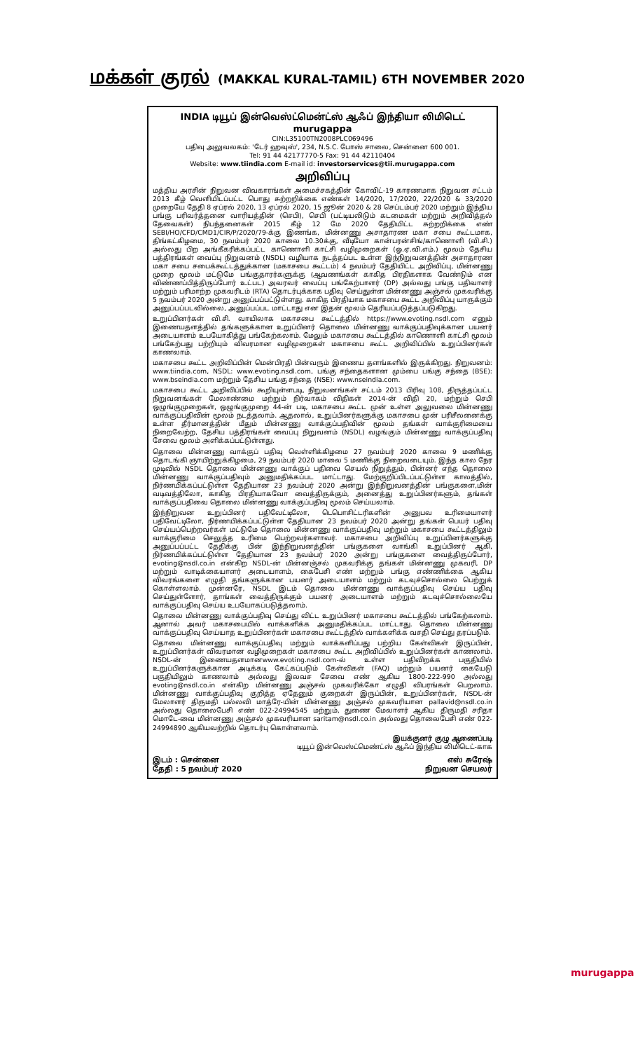மக்கள் குரல் (MAKKAL KURAL-TAMIL) 6TH NOVEMBER 2020
INDIA டியூப் இன்வெஸ்ட்மென்ட்ஸ் ஆஃப் இந்தியா லிமிடெட் murugappa
CIN:L35100TN2008PLC069496
பதிவு அலுவலகம்: 'டேர் ஹவுஸ்', 234, N.S.C. போஸ் சாலை, சென்னை 600 001.
Tel: 91 44 42177770-5 Fax: 91 44 42110404
Website: www.tiindia.com E-mail id: investorservices@tii.murugappa.com
அறிவிப்பு
மத்திய அரசின் நிறுவன விவகாரங்கள் அமைச்சகத்தின் கோவிட்-19 காரணமாக நிறுவன சட்டம் 2013 கீழ் வெளியிடப்பட்ட பொது சுற்றறிக்கை எண்கள் 14/2020, 17/2020, 22/2020 & 33/2020 முறையே தேதி 8 ஏப்ரல் 2020, 13 ஏப்ரல் 2020, 15 ஜூன் 2020 & 28 செப்டம்பர் 2020 மற்றும் இந்திய பங்கு பரிவர்த்தனை வாரியத்தின் (செபி), செபி (பட்டியலிடும் கடமைகள் மற்றும் அறிவித்தல் தேவைகள்) நிபந்தனைகள் 2015 கீழ் 12 மே 2020 தேதியிட்ட சுற்றறிக்கை எண் SEBI/HO/CFD/CMD1/CIR/P/2020/79-க்கு இணங்க, மின்னணு அசாதாரண மகா சபை கூட்டமாக, திங்கட்கிழமை, 30 நவம்பர் 2020 காலை 10.30க்கு, வீடியோ கான்பரன்சிங்/காணொளி (வி.சி.) அல்லது பிற அங்கீகரிக்கப்பட்ட காணொளி காட்சி வழிமுறைகள் (ஓ.ஏ.வி.எம்.) மூலம் தேசிய பத்திரங்கள் வைப்பு நிறுவனம் (NSDL) வழியாக நடத்தப்பட உள்ள இந்நிறுவனத்தின் அசாதாரண மகா சபை சபைக்கூட்டத்துக்கான (மகாசபை கூட்டம்) 4 நவம்பர் தேதியிட்ட அறிவிப்பு, மின்னணு முறை மூலம் மட்டுமே பங்குதாரர்களுக்கு (ஆவணங்கள் காகித பிரதிகளாக வேண்டும் என விண்ணப்பித்திருப்போர் உட்பட) அவரவர் வைப்பு பங்கேற்பாளர் (DP) அல்லது பங்கு பதிவாளர் மற்றும் பரிமாற்ற முகவரிடம் (RTA) தொடர்புக்காக பதிவு செய்துள்ள மின்னணு அஞ்சல் முகவரிக்கு 5 நவம்பர் 2020 அன்று அனுப்பப்பட்டுள்ளது. காகித பிரதியாக மகாசபை கூட்ட அறிவிப்பு யாருக்கும் அனுப்பப்படவில்லை, அனுப்பப்பட மாட்டாது என இதன் மூலம் தெரியப்படுத்தப்படுகிறது.
உறுப்பினர்கள் வி.சி. வாயிலாக மகாசபை கூட்டத்தில் https://www.evoting.nsdl.com எனும் இணையதளத்தில் தங்களுக்கான உறுப்பினர் தொலை மின்னணு வாக்குப்பதிவுக்கான பயனர் அடையாளம் உபயோகித்து பங்கேற்கலாம். மேலும் மகாசபை கூட்டத்தில் காணொளி காட்சி மூலம் பங்கேற்பது பற்றியும் விவரமான வழிமுறைகள் மகாசபை கூட்ட அறிவிப்பில் உறுப்பினர்கள் காணலாம்.
மகாசபை கூட்ட அறிவிப்பின் மென்பிரதி பின்வரும் இணைய தளங்களில் இருக்கிறது. நிறுவனம்: www.tiindia.com, NSDL: www.evoting.nsdl.com, பங்கு சந்தைகளான மும்பை பங்கு சந்தை (BSE): www.bseindia.com மற்றும் தேசிய பங்கு சந்தை (NSE): www.nseindia.com.
மகாசபை கூட்ட அறிவிப்பில் கூறியுள்ளபடி, நிறுவனங்கள் சட்டம் 2013 பிரிவு 108, திருத்தப்பட்ட நிறுவனங்கள் மேலாண்மை மற்றும் நிர்வாகம் விதிகள் 2014-ன் விதி 20, மற்றும் செபி ஒழுங்குமுறைகள், ஒழுங்குமுறை 44-ன் படி, மகாசபை கூட்ட முன் உள்ள அலுவலை மின்னணு வாக்குப்பதிவின் மூலம் நடத்தலாம். ஆதலால், உறுப்பினர்களுக்கு மகாசபை முன் பரிசீலனைக்கு உள்ள தீர்மானத்தின் மீதும் மின்னணு வாக்குப்பதிவின் மூலம் தங்கள் வாக்குரிமையை நிறைவேற்ற, தேசிய பத்திரங்கள் வைப்பு நிறுவனம் (NSDL) வழங்கும் மின்னணு வாக்குப்பதிவு சேவை மூலம் அளிக்கப்பட்டுள்ளது.
தொலை மின்னணு வாக்குப் பதிவு வெள்ளிக்கிழமை 27 நவம்பர் 2020 காலை 9 மணிக்கு தொடங்கி ஞாயிற்றுக்கிழமை, 29 நவம்பர் 2020 மாலை 5 மணிக்கு நிறைவடையும். இந்த கால நேர முடிவில் NSDL தொலை மின்னணு வாக்குப் பதிவை செயல் நிறுத்தும், பின்னர் எந்த தொலை மின்னணு வாக்குப்பதிவும் அனுமதிக்கப்பட மாட்டாது. மேற்குறிப்பிடப்பட்டுள்ள காலத்தில், நிர்ணயிக்கப்பட்டுள்ள தேதியான 23 நவம்பர் 2020 அன்று இந்நிறுவனத்தின் பங்குகளை,மின் வடிவத்திலோ, காகித பிரதியாகவோ வைத்திருக்கும், அனைத்து உறுப்பினர்களும், தங்கள் வாக்குப்பதிவை தொலை மின்னணு வாக்குப்பதிவு மூலம் செய்யலாம்.
இந்நிறுவன உறுப்பினர் பதிவேட்டிலோ, டெபொசிட்டரிகளின் அனுபவ உரிமையாளர் பதிவேட்டிலோ, நிர்ணயிக்கப்பட்டுள்ள தேதியான 23 நவம்பர் 2020 அன்று தங்கள் பெயர் பதிவு செய்யப்பெற்றவர்கள் மட்டுமே தொலை மின்னணு வாக்குப்பதிவு மற்றும் மகாசபை கூட்டத்திலும் வாக்குரிமை செலுத்த உரிமை பெற்றவர்களாவர். மகாசபை அறிவிப்பு உறுப்பினர்களுக்கு அனுப்பப்பட்ட தேதிக்கு பின் இந்நிறுவனத்தின் பங்குகளை வாங்கி உறுப்பினர் ஆகி, நிர்ணயிக்கப்பட்டுள்ள தேதியான 23 நவம்பர் 2020 அன்று பங்குகளை வைத்திருப்போர், evoting@nsdl.co.in என்கிற NSDL-ன் மின்னஞ்சல் முகவரிக்கு தங்கள் மின்னணு முகவரி, DP மற்றும் வாடிக்கையாளர் அடையாளம், கைபேசி எண் மற்றும் பங்கு எண்ணிக்கை ஆகிய விவரங்களை எழுதி தங்களுக்கான பயனர் அடையாளம் மற்றும் கடவுச்சொல்லை பெற்றுக் கொள்ளலாம். முன்னரே, NSDL இடம் தொலை மின்னணு வாக்குப்பதிவு செய்ய பதிவு செய்துள்ளோர், தாங்கள் வைத்திருக்கும் பயனர் அடையாளம் மற்றும் கடவுச்சொல்லையே வாக்குப்பதிவு செய்ய உபயோகப்படுத்தலாம்.
தொலை மின்னணு வாக்குப்பதிவு செய்து விட்ட உறுப்பினர் மகாசபை கூட்டத்தில் பங்கேற்கலாம். ஆனால் அவர் மகாசபையில் வாக்களிக்க அனுமதிக்கப்பட மாட்டாது. தொலை மின்னணு வாக்குப்பதிவு செய்யாத உறுப்பினர்கள் மகாசபை கூட்டத்தில் வாக்களிக்க வசதி செய்து தரப்படும்.
தொலை மின்னணு வாக்குப்பதிவு மற்றும் வாக்களிப்பது பற்றிய கேள்விகள் இருப்பின், உறுப்பினர்கள் விவரமான வழிமுறைகள் மகாசபை கூட்ட அறிவிப்பில் உறுப்பினர்கள் காணலாம். NSDL-ன் இணையதளமானwww.evoting.nsdl.com-ல் உள்ள பதிவிறக்க பகுதியில் உறுப்பினர்களுக்கான அடிக்கடி கேட்கப்படும் கேள்விகள் (FAQ) மற்றும் பயனர் கையேடு பகுதியிலும் காணலாம் அல்லது இலவச சேவை எண் ஆகிய 1800-222-990 அல்லது evoting@nsdl.co.in என்கிற மின்னணு அஞ்சல் முகவரிக்கோ எழுதி விபரங்கள் பெறலாம். மின்னணு வாக்குப்பதிவு குறித்த ஏதேனும் குறைகள் இருப்பின், உறுப்பினர்கள், NSDL-ன் மேலாளர் திருமதி பல்லவி மாத்ரே-யின் மின்னணு அஞ்சல் முகவரியான pallavid@nsdl.co.in அல்லது தொலைபேசி எண் 022-24994545 மற்றும், துணை மேலாளர் ஆகிய திருமதி சரிதா மொடே-வை மின்னணு அஞ்சல் முகவரியான saritam@nsdl.co.in அல்லது தொலைபேசி எண் 022-24994890 ஆகியவற்றில் தொடர்பு கொள்ளலாம்.
இயக்குனர் குழு ஆணைப்படி
டியூப் இன்வெஸ்ட்மெண்ட்ஸ் ஆஃப் இந்திய லிமிடெட்-காக
இடம் : சென்னை
தேதி : 5 நவம்பர் 2020
எஸ் சுரேஷ்
நிறுவன செயலர்
murugappa